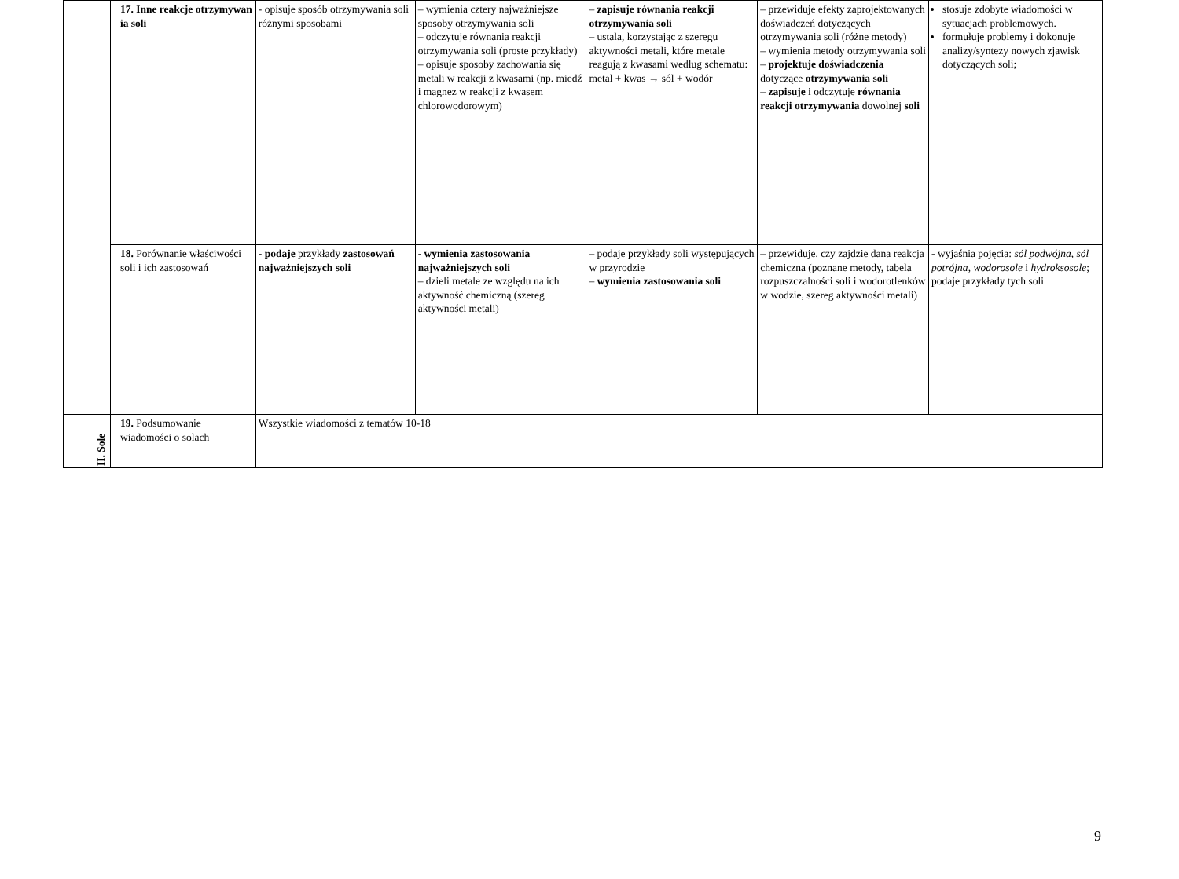| | 17. Inne reakcje otrzymywan ia soli | - opisuje sposób otrzymywania soli różnymi sposobami | – wymienia cztery najważniejsze sposoby otrzymywania soli – odczytuje równania reakcji otrzymywania soli (proste przykłady) – opisuje sposoby zachowania się metali w reakcji z kwasami (np. miedź i magnez w reakcji z kwasem chlorowodorowym) | – zapisuje równania reakcji otrzymywania soli – ustala, korzystając z szeregu aktywności metali, które metale reagują z kwasami według schematu: metal + kwas → sól + wodór | – przewiduje efekty zaprojektowanych doświadczeń dotyczących otrzymywania soli (różne metody) – wymienia metody otrzymywania soli – projektuje doświadczenia dotyczące otrzymywania soli – zapisuje i odczytuje równania reakcji otrzymywania dowolnej soli | stosuje zdobyte wiadomości w sytuacjach problemowych. formułuje problemy i dokonuje analizy/syntezy nowych zjawisk dotyczących soli; |
| | 18. Porównanie właściwości soli i ich zastosowań | - podaje przykłady zastosowań najważniejszych soli | - wymienia zastosowania najważniejszych soli – dzieli metale ze względu na ich aktywność chemiczną (szereg aktywności metali) | – podaje przykłady soli występujących w przyrodzie – wymienia zastosowania soli | – przewiduje, czy zajdzie dana reakcja chemiczna (poznane metody, tabela rozpuszczalności soli i wodorotlenków w wodzie, szereg aktywności metali) | - wyjaśnia pojęcia: sól podwójna , sól potrójna , wodorosole i hydroksosole ; podaje przykłady tych soli |
| II. Sole | 19. Podsumowanie wiadomości o solach | Wszystkie wiadomości z tematów 10-18 | | | | |
9